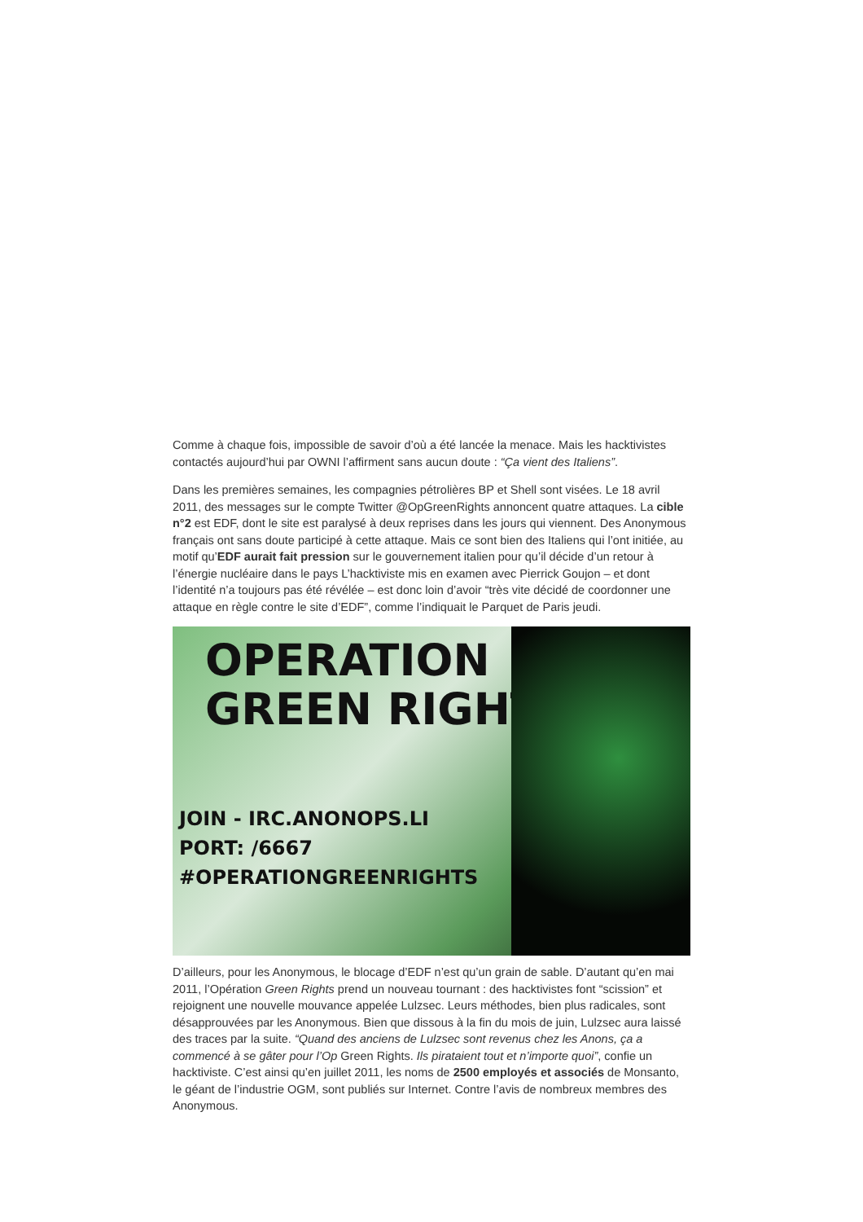Comme à chaque fois, impossible de savoir d’où a été lancée la menace. Mais les hacktivistes contactés aujourd’hui par OWNI l’affirment sans aucun doute : “Ça vient des Italiens”.
Dans les premières semaines, les compagnies pétrolières BP et Shell sont visées. Le 18 avril 2011, des messages sur le compte Twitter @OpGreenRights annoncent quatre attaques. La cible n°2 est EDF, dont le site est paralysé à deux reprises dans les jours qui viennent. Des Anonymous français ont sans doute participé à cette attaque. Mais ce sont bien des Italiens qui l’ont initiée, au motif qu’EDF aurait fait pression sur le gouvernement italien pour qu’il décide d’un retour à l’énergie nucléaire dans le pays L’hacktiviste mis en examen avec Pierrick Goujon – et dont l’identité n’a toujours pas été révélée – est donc loin d’avoir “très vite décidé de coordonner une attaque en règle contre le site d’EDF”, comme l’indiquait le Parquet de Paris jeudi.
OPERATION
GREEN RIGHTS
JOIN - IRC.ANONOPS.LI
PORT: /6667
#OPERATIONGREENRIGHTS
D’ailleurs, pour les Anonymous, le blocage d’EDF n’est qu’un grain de sable. D’autant qu’en mai 2011, l’Opération Green Rights prend un nouveau tournant : des hacktivistes font “scission” et rejoignent une nouvelle mouvance appelée Lulzsec. Leurs méthodes, bien plus radicales, sont désapprouvées par les Anonymous. Bien que dissous à la fin du mois de juin, Lulzsec aura laissé des traces par la suite. “Quand des anciens de Lulzsec sont revenus chez les Anons, ça a commencé à se gâter pour l’Op Green Rights. Ils pirataient tout et n’importe quoi”, confie un hacktiviste. C’est ainsi qu’en juillet 2011, les noms de 2500 employés et associés de Monsanto, le géant de l’industrie OGM, sont publiés sur Internet. Contre l’avis de nombreux membres des Anonymous.